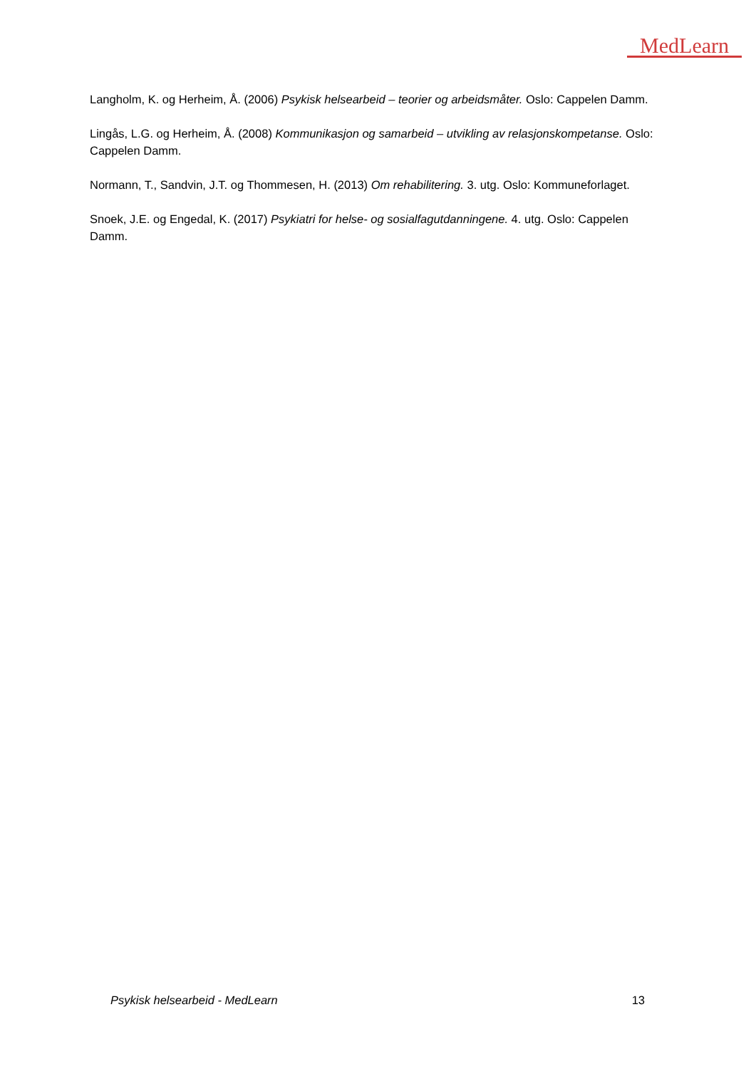MedLearn
Langholm, K. og Herheim, Å. (2006) Psykisk helsearbeid – teorier og arbeidsmåter. Oslo: Cappelen Damm.
Lingås, L.G. og Herheim, Å. (2008) Kommunikasjon og samarbeid – utvikling av relasjonskompetanse. Oslo: Cappelen Damm.
Normann, T., Sandvin, J.T. og Thommesen, H. (2013) Om rehabilitering. 3. utg. Oslo: Kommuneforlaget.
Snoek, J.E. og Engedal, K. (2017) Psykiatri for helse- og sosialfagutdanningene. 4. utg. Oslo: Cappelen Damm.
Psykisk helsearbeid - MedLearn 13